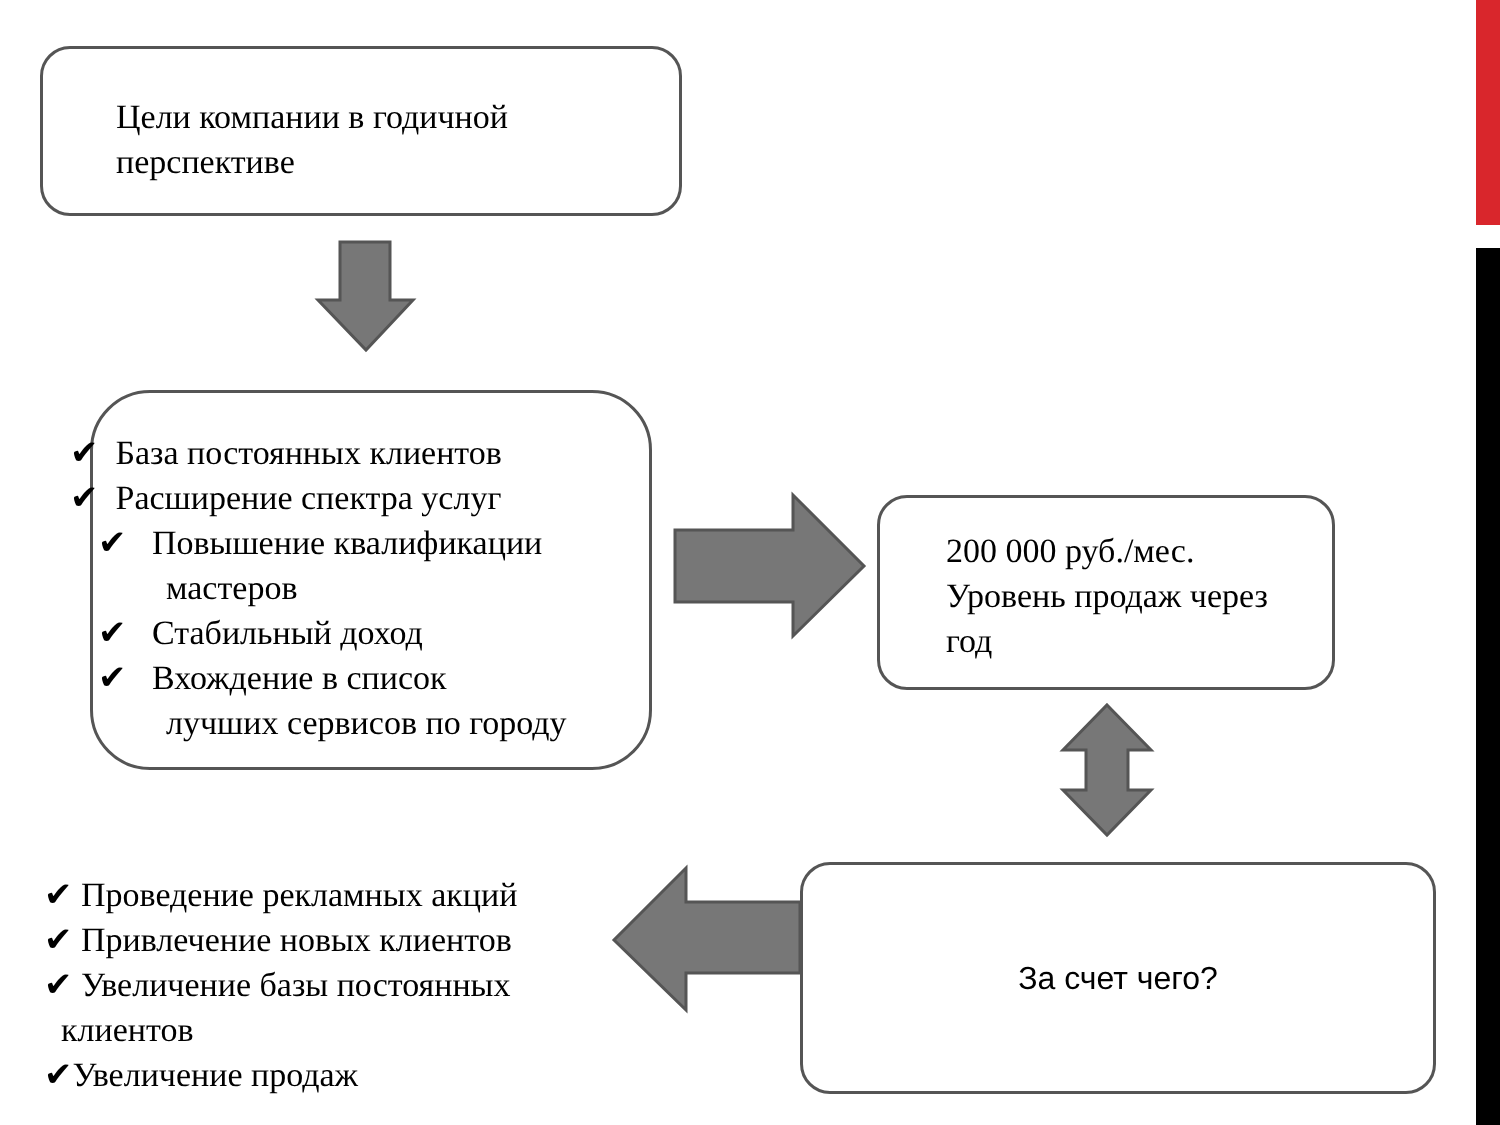Цели компании в годичной
перспективе
✔ База постоянных клиентов
✔ Расширение спектра услуг
✔ Повышение квалификации
мастеров
✔ Стабильный доход
✔ Вхождение в список
лучших сервисов по городу
200 000 руб./мес.
Уровень продаж через
год
За счет чего?
✔ Проведение рекламных акций
✔ Привлечение новых клиентов
✔ Увеличение базы постоянных
клиентов
✔Увеличение продаж